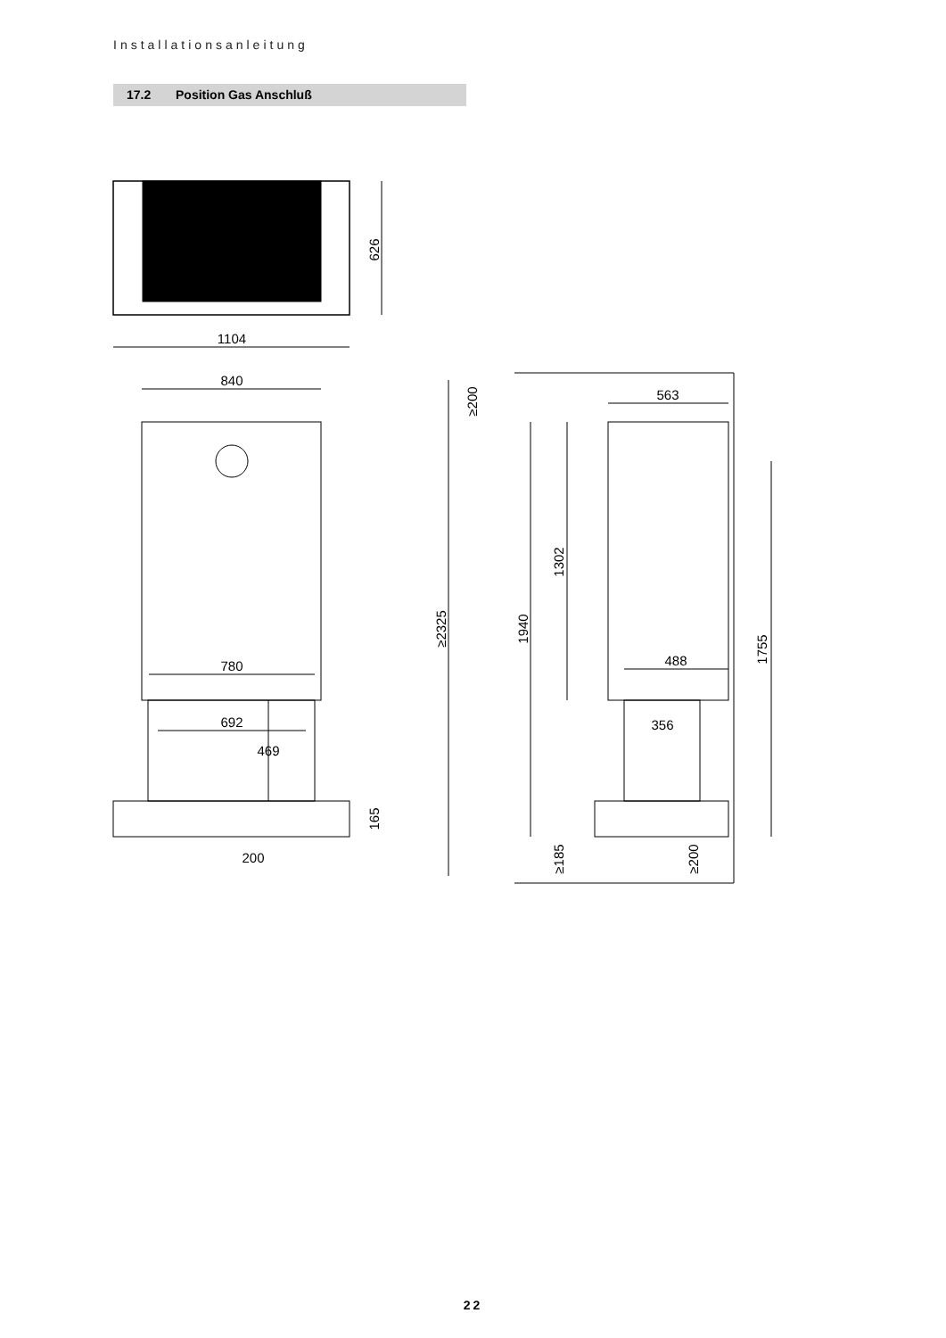Installationsanleitung
17.2 Position Gas Anschluß
1104
626
840
780
692
469
165
200
≥2325
≥200
563
1940
1302
488
356
1755
≥185
≥200
22